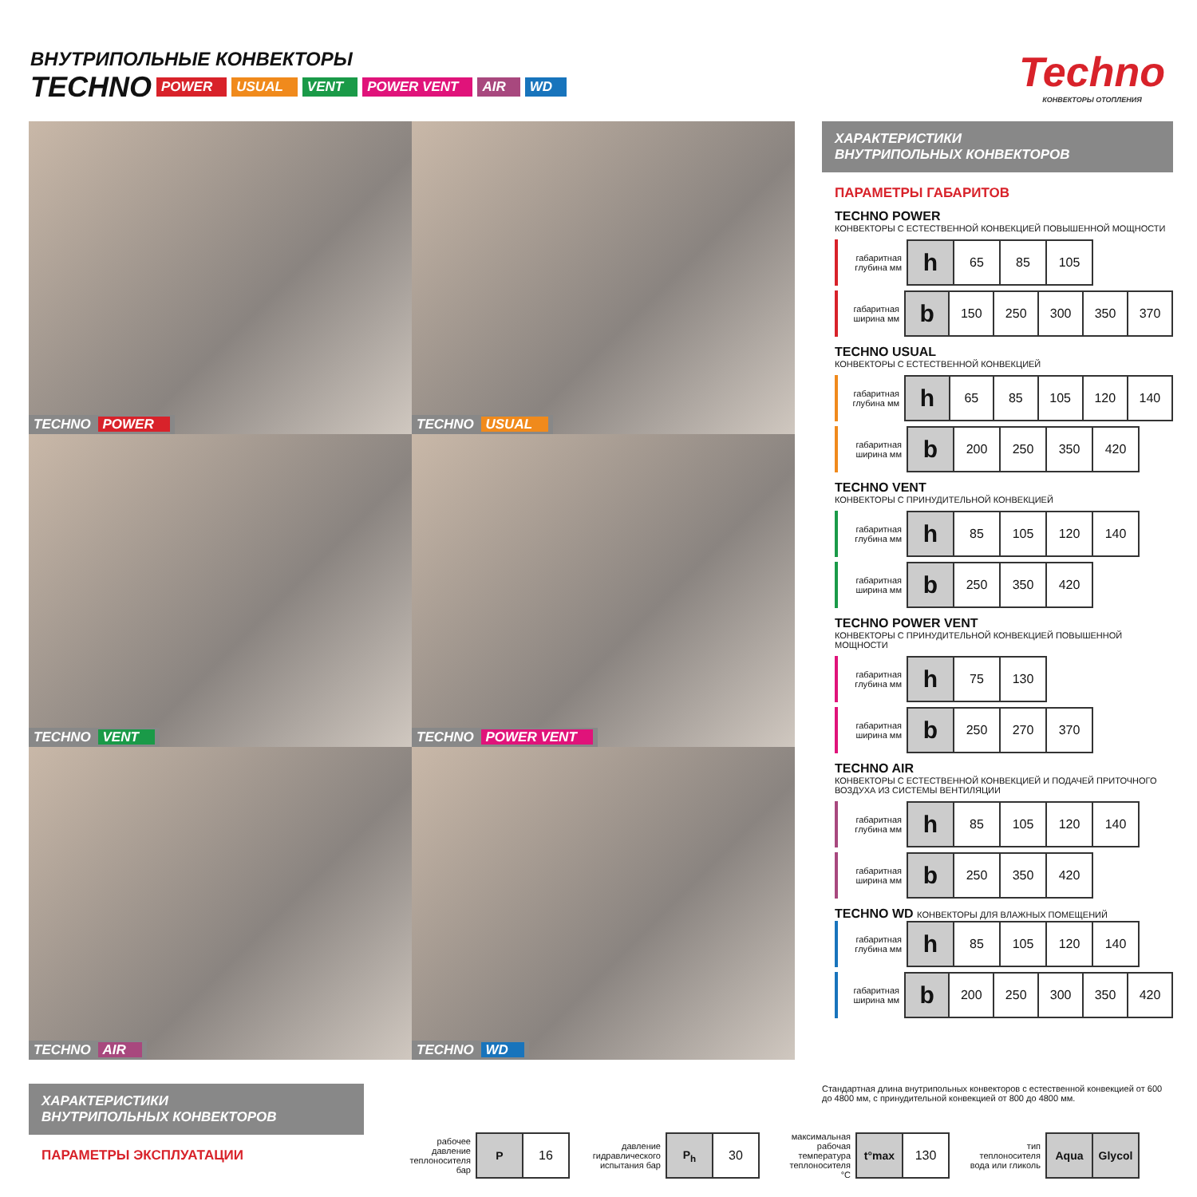ВНУТРИПОЛЬНЫЕ КОНВЕКТОРЫ
TECHNO POWER USUAL VENT POWER VENT AIR WD
Techno
КОНВЕКТОРЫ ОТОПЛЕНИЯ
TECHNO POWER
TECHNO USUAL
TECHNO VENT
TECHNO POWER VENT
TECHNO AIR
TECHNO WD
ХАРАКТЕРИСТИКИ
ВНУТРИПОЛЬНЫХ КОНВЕКТОРОВ
ПАРАМЕТРЫ ГАБАРИТОВ
TECHNO POWER
КОНВЕКТОРЫ С ЕСТЕСТВЕННОЙ КОНВЕКЦИЕЙ ПОВЫШЕННОЙ МОЩНОСТИ
габаритная глубина мм
| h | 65 | 85 | 105 |
габаритная ширина мм
| b | 150 | 250 | 300 | 350 | 370 |
TECHNO USUAL
КОНВЕКТОРЫ С ЕСТЕСТВЕННОЙ КОНВЕКЦИЕЙ
габаритная глубина мм
| h | 65 | 85 | 105 | 120 | 140 |
габаритная ширина мм
| b | 200 | 250 | 350 | 420 |
TECHNO VENT
КОНВЕКТОРЫ С ПРИНУДИТЕЛЬНОЙ КОНВЕКЦИЕЙ
габаритная глубина мм
| h | 85 | 105 | 120 | 140 |
габаритная ширина мм
| b | 250 | 350 | 420 |
TECHNO POWER VENT
КОНВЕКТОРЫ С ПРИНУДИТЕЛЬНОЙ КОНВЕКЦИЕЙ ПОВЫШЕННОЙ МОЩНОСТИ
габаритная глубина мм
| h | 75 | 130 |
габаритная ширина мм
| b | 250 | 270 | 370 |
TECHNO AIR
КОНВЕКТОРЫ С ЕСТЕСТВЕННОЙ КОНВЕКЦИЕЙ И ПОДАЧЕЙ ПРИТОЧНОГО ВОЗДУХА ИЗ СИСТЕМЫ ВЕНТИЛЯЦИИ
габаритная глубина мм
| h | 85 | 105 | 120 | 140 |
габаритная ширина мм
| b | 250 | 350 | 420 |
TECHNO WD КОНВЕКТОРЫ ДЛЯ ВЛАЖНЫХ ПОМЕЩЕНИЙ
габаритная глубина мм
| h | 85 | 105 | 120 | 140 |
габаритная ширина мм
| b | 200 | 250 | 300 | 350 | 420 |
Стандартная длина внутрипольных конвекторов с естественной конвекцией от 600 до 4800 мм, с принудительной конвекцией от 800 до 4800 мм.
ХАРАКТЕРИСТИКИ
ВНУТРИПОЛЬНЫХ КОНВЕКТОРОВ
ПАРАМЕТРЫ ЭКСПЛУАТАЦИИ
рабочее давление теплоносителя бар
| P | 16 |
давление гидравлического испытания бар
| P<sub>h</sub> | 30 |
максимальная рабочая температура теплоносителя °C
| t°max | 130 |
тип теплоносителя вода или гликоль
| Aqua | Glycol |